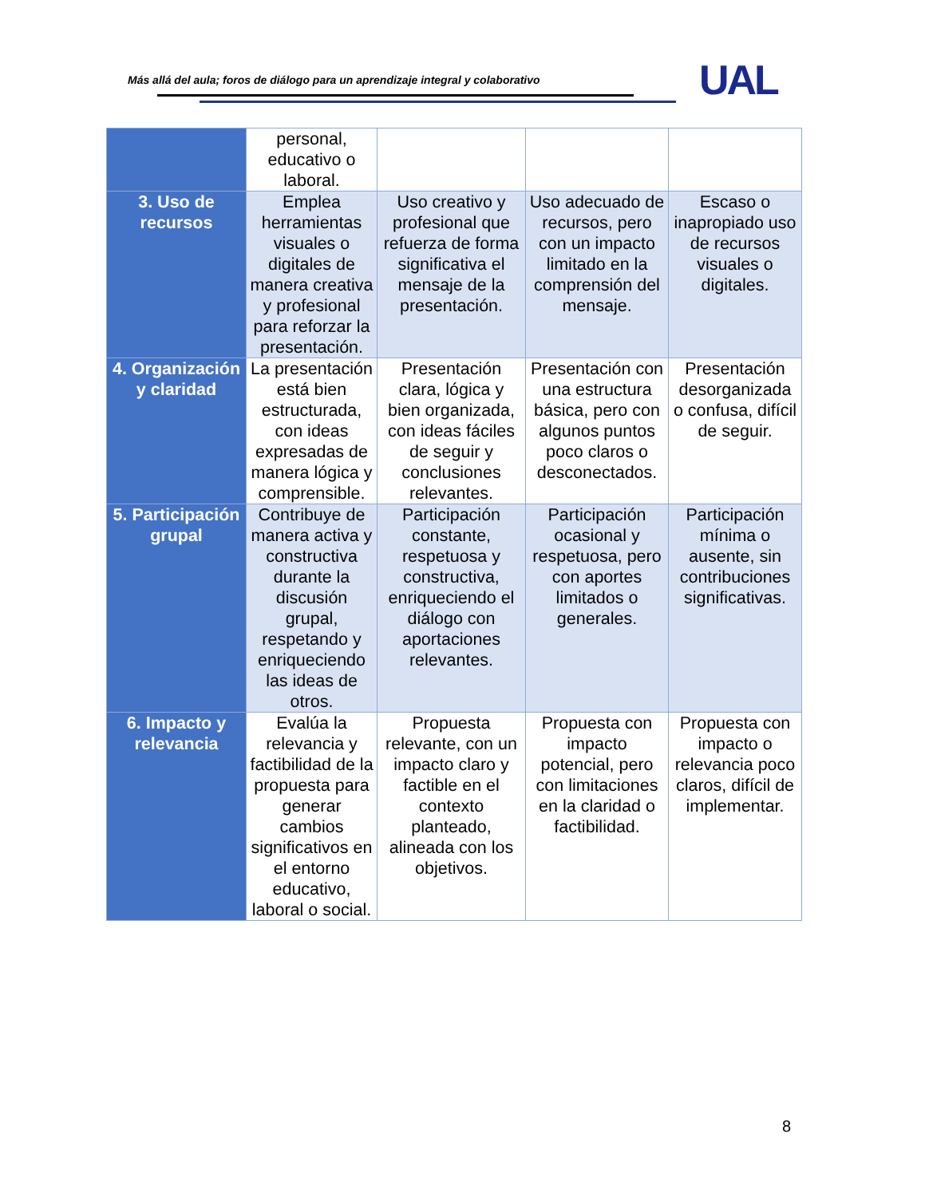Más allá del aula; foros de diálogo para un aprendizaje integral y colaborativo
UAL
| | personal, educativo o laboral. | | | |
| 3. Uso de recursos | Emplea herramientas visuales o digitales de manera creativa y profesional para reforzar la presentación. | Uso creativo y profesional que refuerza de forma significativa el mensaje de la presentación. | Uso adecuado de recursos, pero con un impacto limitado en la comprensión del mensaje. | Escaso o inapropiado uso de recursos visuales o digitales. |
| 4. Organización y claridad | La presentación está bien estructurada, con ideas expresadas de manera lógica y comprensible. | Presentación clara, lógica y bien organizada, con ideas fáciles de seguir y conclusiones relevantes. | Presentación con una estructura básica, pero con algunos puntos poco claros o desconectados. | Presentación desorganizada o confusa, difícil de seguir. |
| 5. Participación grupal | Contribuye de manera activa y constructiva durante la discusión grupal, respetando y enriqueciendo las ideas de otros. | Participación constante, respetuosa y constructiva, enriqueciendo el diálogo con aportaciones relevantes. | Participación ocasional y respetuosa, pero con aportes limitados o generales. | Participación mínima o ausente, sin contribuciones significativas. |
| 6. Impacto y relevancia | Evalúa la relevancia y factibilidad de la propuesta para generar cambios significativos en el entorno educativo, laboral o social. | Propuesta relevante, con un impacto claro y factible en el contexto planteado, alineada con los objetivos. | Propuesta con impacto potencial, pero con limitaciones en la claridad o factibilidad. | Propuesta con impacto o relevancia poco claros, difícil de implementar. |
8